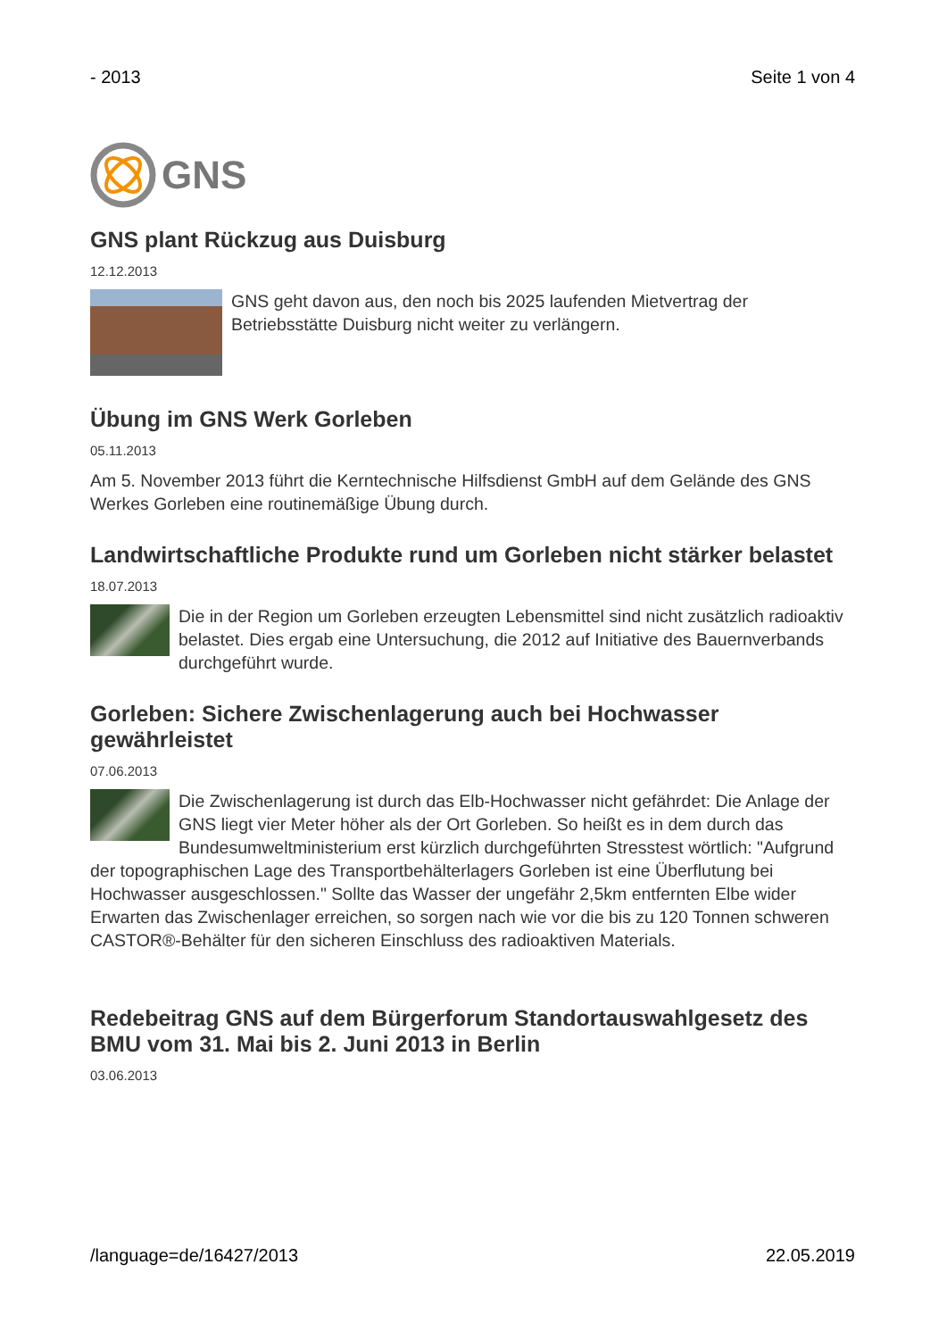- 2013 Seite 1 von 4
GNS
GNS plant Rückzug aus Duisburg
12.12.2013
GNS geht davon aus, den noch bis 2025 laufenden Mietvertrag der Betriebsstätte Duisburg nicht weiter zu verlängern.
Übung im GNS Werk Gorleben
05.11.2013
Am 5. November 2013 führt die Kerntechnische Hilfsdienst GmbH auf dem Gelände des GNS Werkes Gorleben eine routinemäßige Übung durch.
Landwirtschaftliche Produkte rund um Gorleben nicht stärker belastet
18.07.2013
Die in der Region um Gorleben erzeugten Lebensmittel sind nicht zusätzlich radioaktiv belastet. Dies ergab eine Untersuchung, die 2012 auf Initiative des Bauernverbands durchgeführt wurde.
Gorleben: Sichere Zwischenlagerung auch bei Hochwasser gewährleistet
07.06.2013
Die Zwischenlagerung ist durch das Elb-Hochwasser nicht gefährdet: Die Anlage der GNS liegt vier Meter höher als der Ort Gorleben. So heißt es in dem durch das Bundesumweltministerium erst kürzlich durchgeführten Stresstest wörtlich: "Aufgrund der topographischen Lage des Transportbehälterlagers Gorleben ist eine Überflutung bei Hochwasser ausgeschlossen." Sollte das Wasser der ungefähr 2,5km entfernten Elbe wider Erwarten das Zwischenlager erreichen, so sorgen nach wie vor die bis zu 120 Tonnen schweren CASTOR®-Behälter für den sicheren Einschluss des radioaktiven Materials.
Redebeitrag GNS auf dem Bürgerforum Standortauswahlgesetz des BMU vom 31. Mai bis 2. Juni 2013 in Berlin
03.06.2013
/language=de/16427/2013 22.05.2019